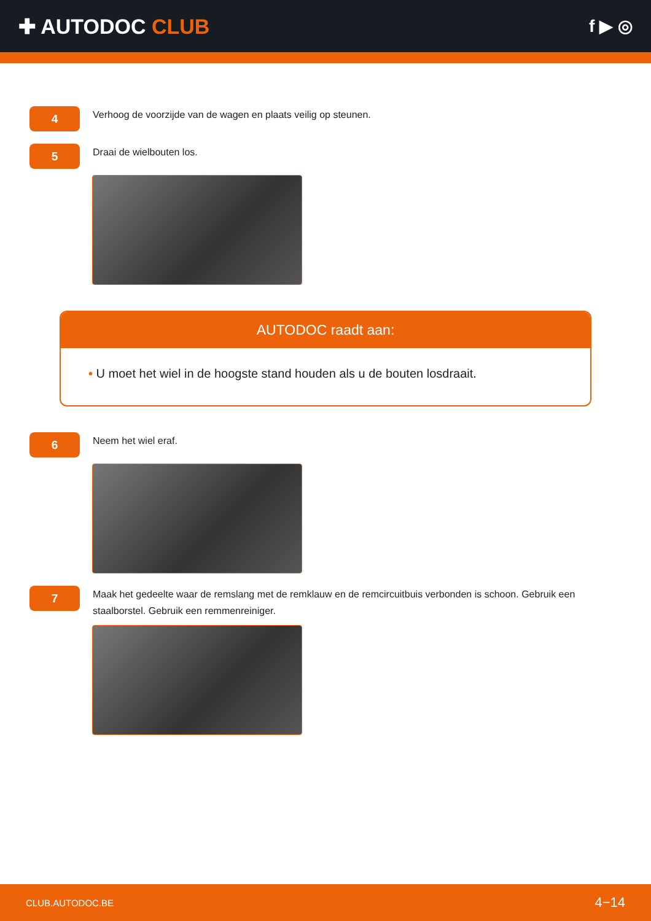✚ AUTODOC CLUB
f ▶ ◎
4
Verhoog de voorzijde van de wagen en plaats veilig op steunen.
5
Draai de wielbouten los.
AUTODOC raadt aan:
• U moet het wiel in de hoogste stand houden als u de bouten losdraait.
6
Neem het wiel eraf.
7
Maak het gedeelte waar de remslang met de remklauw en de remcircuitbuis verbonden is schoon. Gebruik een staalborstel. Gebruik een remmenreiniger.
CLUB.AUTODOC.BE 4−14